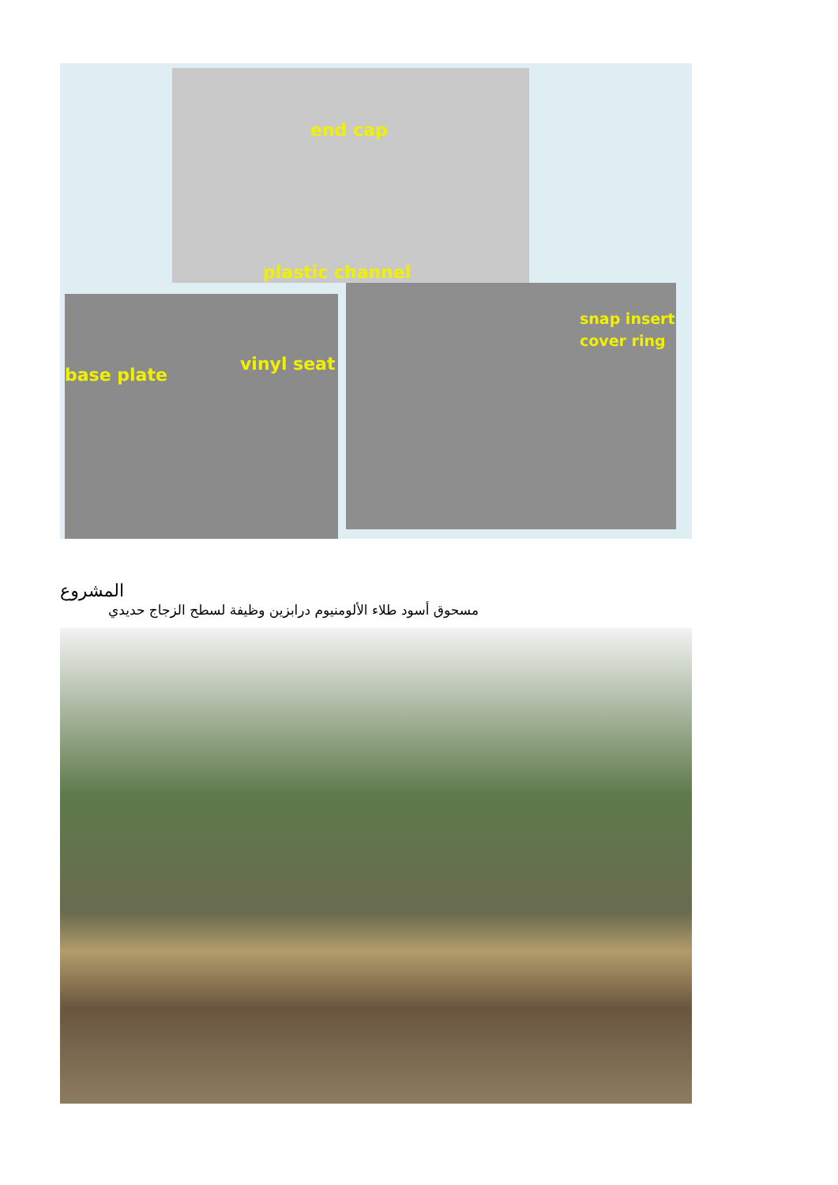end cap
plastic channel
base plate
vinyl seat
snap insert
cover ring
المشروع
مسحوق أسود طلاء الألومنيوم درابزين وظيفة لسطح الزجاج حديدي